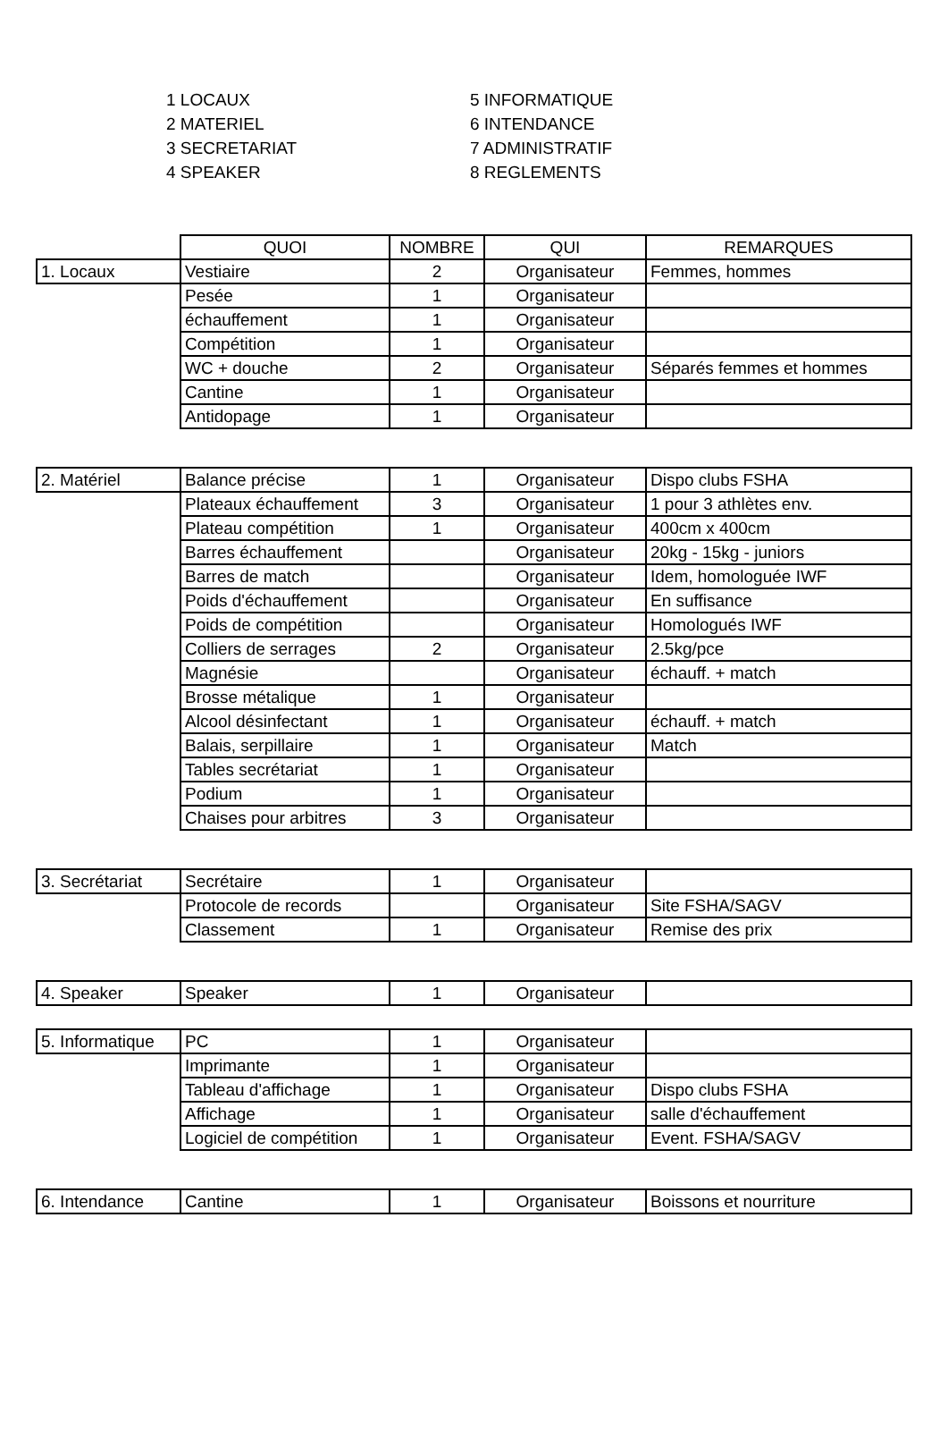1 LOCAUX
2 MATERIEL
3 SECRETARIAT
4 SPEAKER
5 INFORMATIQUE
6 INTENDANCE
7 ADMINISTRATIF
8 REGLEMENTS
| | QUOI | NOMBRE | QUI | REMARQUES |
| --- | --- | --- | --- | --- |
| 1. Locaux | Vestiaire | 2 | Organisateur | Femmes, hommes |
| | Pesée | 1 | Organisateur | |
| | échauffement | 1 | Organisateur | |
| | Compétition | 1 | Organisateur | |
| | WC + douche | 2 | Organisateur | Séparés femmes et hommes |
| | Cantine | 1 | Organisateur | |
| | Antidopage | 1 | Organisateur | |
| 2. Matériel | Balance précise | 1 | Organisateur | Dispo clubs FSHA |
| | Plateaux échauffement | 3 | Organisateur | 1 pour 3 athlètes env. |
| | Plateau compétition | 1 | Organisateur | 400cm x 400cm |
| | Barres échauffement | | Organisateur | 20kg - 15kg - juniors |
| | Barres de match | | Organisateur | Idem, homologuée IWF |
| | Poids d'échauffement | | Organisateur | En suffisance |
| | Poids de compétition | | Organisateur | Homologués IWF |
| | Colliers de serrages | 2 | Organisateur | 2.5kg/pce |
| | Magnésie | | Organisateur | échauff. + match |
| | Brosse métalique | 1 | Organisateur | |
| | Alcool désinfectant | 1 | Organisateur | échauff. + match |
| | Balais, serpillaire | 1 | Organisateur | Match |
| | Tables secrétariat | 1 | Organisateur | |
| | Podium | 1 | Organisateur | |
| | Chaises pour arbitres | 3 | Organisateur | |
| 3. Secrétariat | Secrétaire | 1 | Organisateur | |
| | Protocole de records | | Organisateur | Site FSHA/SAGV |
| | Classement | 1 | Organisateur | Remise des prix |
| 4. Speaker | Speaker | 1 | Organisateur | |
| 5. Informatique | PC | 1 | Organisateur | |
| | Imprimante | 1 | Organisateur | |
| | Tableau d'affichage | 1 | Organisateur | Dispo clubs FSHA |
| | Affichage | 1 | Organisateur | salle d'échauffement |
| | Logiciel de compétition | 1 | Organisateur | Event. FSHA/SAGV |
| 6. Intendance | Cantine | 1 | Organisateur | Boissons et nourriture |